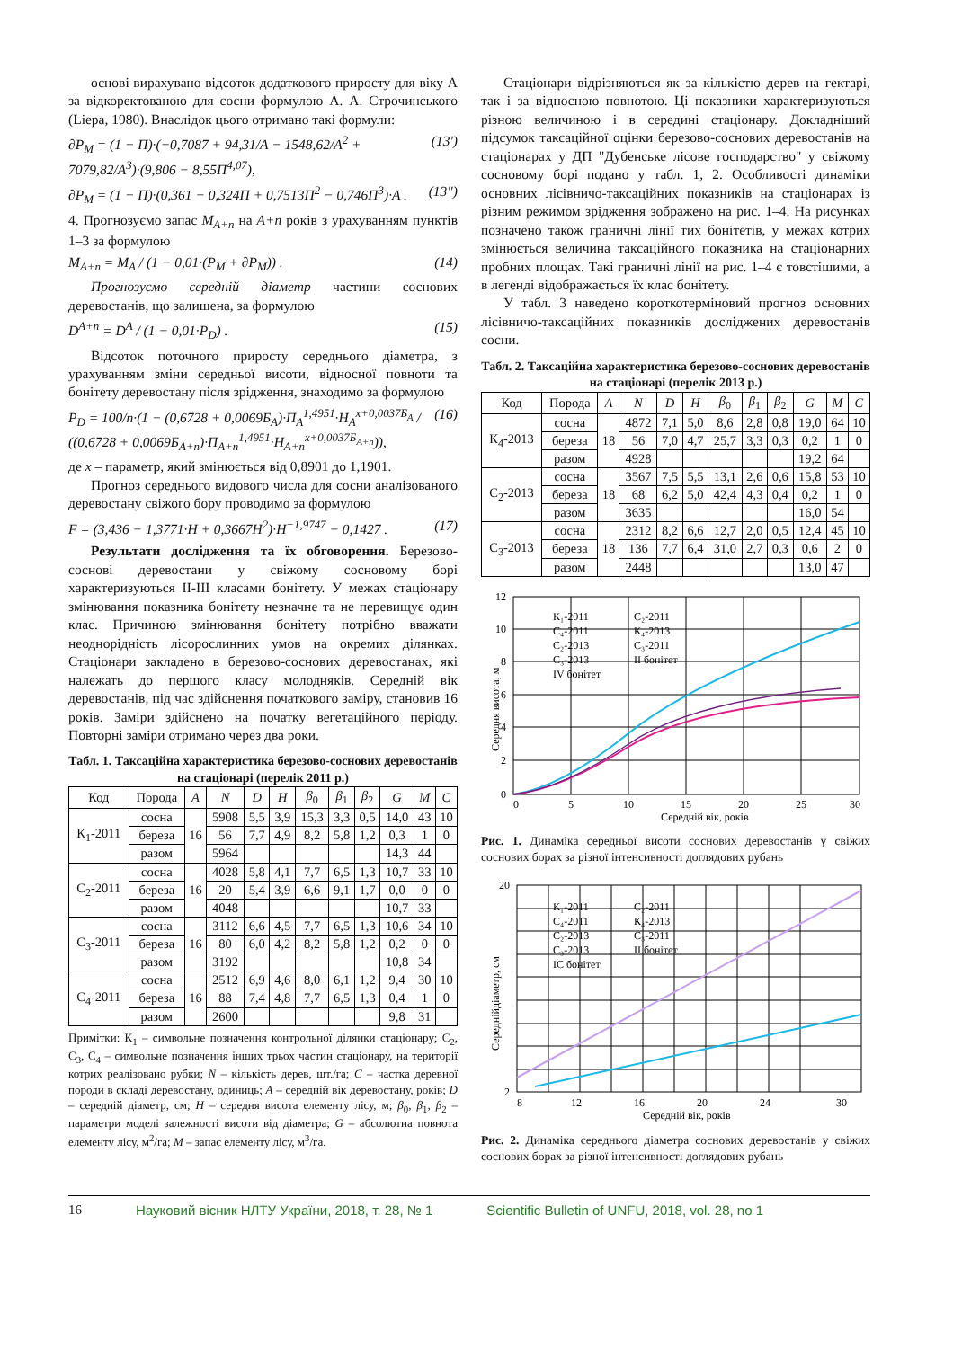основі вирахувано відсоток додаткового приросту для віку А за відкоректованою для сосни формулою А. А. Строчинського (Liepa, 1980). Внаслідок цього отримано такі формули:
∂P<sub>M</sub> = (1 − П)·(−0,7087 + 94,31/A − 1548,62/A<sup>2</sup> + 7079,82/A<sup>3</sup>)·(9,806 − 8,55П<sup>4,07</sup>), (13')
∂P<sub>M</sub> = (1 − П)·(0,361 − 0,324П + 0,7513П<sup>2</sup> − 0,746П<sup>3</sup>)·A . (13")
4. Прогнозуємо запас M<sub>A+n</sub> на A+n років з урахуванням пунктів 1–3 за формулою
M<sub>A+n</sub> = M<sub>A</sub> / (1 − 0,01·(P<sub>M</sub> + ∂P<sub>M</sub>)) . (14)
Прогнозуємо середній діаметр частини соснових деревостанів, що залишена, за формулою
D<sup>A+n</sup> = D<sup>A</sup> / (1 − 0,01·P<sub>D</sub>) . (15)
Відсоток поточного приросту середнього діаметра, з урахуванням зміни середньої висоти, відносної повноти та бонітету деревостану після зрідження, знаходимо за формулою
P<sub>D</sub> = 100/n·(1 − (0,6728 + 0,0069Б<sub>A</sub>)·П<sub>A</sub><sup>1,4951</sup>·H<sub>A</sub><sup>x+0,0037Б<sub>A</sub></sup> / ((0,6728 + 0,0069Б<sub>A+n</sub>)·П<sub>A+n</sub><sup>1,4951</sup>·H<sub>A+n</sub><sup>x+0,0037Б<sub>A+n</sub></sup>)), (16)
де x – параметр, який змінюється від 0,8901 до 1,1901.
Прогноз середнього видового числа для сосни аналізованого деревостану свіжого бору проводимо за формулою
F = (3,436 − 1,3771·H + 0,3667H<sup>2</sup>)·H<sup>−1,9747</sup> − 0,1427 . (17)
Результати дослідження та їх обговорення. Березово-соснові деревостани у свіжому сосновому борі характеризуються II-III класами бонітету. У межах стаціонару змінювання показника бонітету незначне та не перевищує один клас. Причиною змінювання бонітету потрібно вважати неоднорідність лісорослинних умов на окремих ділянках. Стаціонари закладено в березово-соснових деревостанах, які належать до першого класу молодняків. Середній вік деревостанів, під час здійснення початкового заміру, становив 16 років. Заміри здійснено на початку вегетаційного періоду. Повторні заміри отримано через два роки.
Табл. 1. Таксаційна характеристика березово-соснових деревостанів на стаціонарі (перелік 2011 р.)
| Код | Порода | A | N | D | H | β<sub>0</sub> | β<sub>1</sub> | β<sub>2</sub> | G | M | C |
| --- | --- | --- | --- | --- | --- | --- | --- | --- | --- | --- | --- |
| К<sub>1</sub>-2011 | сосна | 16 | 5908 | 5,5 | 3,9 | 15,3 | 3,3 | 0,5 | 14,0 | 43 | 10 |
| | береза | | 56 | 7,7 | 4,9 | 8,2 | 5,8 | 1,2 | 0,3 | 1 | 0 |
| | разом | | 5964 | | | | | | 14,3 | 44 | |
| С<sub>2</sub>-2011 | сосна | 16 | 4028 | 5,8 | 4,1 | 7,7 | 6,5 | 1,3 | 10,7 | 33 | 10 |
| | береза | | 20 | 5,4 | 3,9 | 6,6 | 9,1 | 1,7 | 0,0 | 0 | 0 |
| | разом | | 4048 | | | | | | 10,7 | 33 | |
| С<sub>3</sub>-2011 | сосна | 16 | 3112 | 6,6 | 4,5 | 7,7 | 6,5 | 1,3 | 10,6 | 34 | 10 |
| | береза | | 80 | 6,0 | 4,2 | 8,2 | 5,8 | 1,2 | 0,2 | 0 | 0 |
| | разом | | 3192 | | | | | | 10,8 | 34 | |
| С<sub>4</sub>-2011 | сосна | 16 | 2512 | 6,9 | 4,6 | 8,0 | 6,1 | 1,2 | 9,4 | 30 | 10 |
| | береза | | 88 | 7,4 | 4,8 | 7,7 | 6,5 | 1,3 | 0,4 | 1 | 0 |
| | разом | | 2600 | | | | | | 9,8 | 31 | |
Примітки: К<sub>1</sub> – символьне позначення контрольної ділянки стаціонару; С<sub>2</sub>, С<sub>3</sub>, С<sub>4</sub> – символьне позначення інших трьох частин стаціонару, на території котрих реалізовано рубки; N – кількість дерев, шт./га; C – частка деревної породи в складі деревостану, одиниць; A – середній вік деревостану, років; D – середній діаметр, см; H – середня висота елементу лісу, м; β<sub>0</sub>, β<sub>1</sub>, β<sub>2</sub> – параметри моделі залежності висоти від діаметра; G – абсолютна повнота елементу лісу, м<sup>2</sup>/га; M – запас елементу лісу, м<sup>3</sup>/га.
Стаціонари відрізняються як за кількістю дерев на гектарі, так і за відносною повнотою. Ці показники характеризуються різною величиною і в середині стаціонару. Докладніший підсумок таксаційної оцінки березово-соснових деревостанів на стаціонарах у ДП "Дубенське лісове господарство" у свіжому сосновому борі подано у табл. 1, 2. Особливості динаміки основних лісівничо-таксаційних показників на стаціонарах із різним режимом зрідження зображено на рис. 1–4. На рисунках позначено також граничні лінії тих бонітетів, у межах котрих змінюється величина таксаційного показника на стаціонарних пробних площах. Такі граничні лінії на рис. 1–4 є товстішими, а в легенді відображається їх клас бонітету.
У табл. 3 наведено короткотерміновий прогноз основних лісівничо-таксаційних показників досліджених деревостанів сосни.
Табл. 2. Таксаційна характеристика березово-соснових деревостанів на стаціонарі (перелік 2013 р.)
| Код | Порода | A | N | D | H | β<sub>0</sub> | β<sub>1</sub> | β<sub>2</sub> | G | M | C |
| --- | --- | --- | --- | --- | --- | --- | --- | --- | --- | --- | --- |
| К<sub>4</sub>-2013 | сосна | 18 | 4872 | 7,1 | 5,0 | 8,6 | 2,8 | 0,8 | 19,0 | 64 | 10 |
| | береза | | 56 | 7,0 | 4,7 | 25,7 | 3,3 | 0,3 | 0,2 | 1 | 0 |
| | разом | | 4928 | | | | | | 19,2 | 64 | |
| С<sub>2</sub>-2013 | сосна | 18 | 3567 | 7,5 | 5,5 | 13,1 | 2,6 | 0,6 | 15,8 | 53 | 10 |
| | береза | | 68 | 6,2 | 5,0 | 42,4 | 4,3 | 0,4 | 0,2 | 1 | 0 |
| | разом | | 3635 | | | | | | 16,0 | 54 | |
| С<sub>3</sub>-2013 | сосна | 18 | 2312 | 8,2 | 6,6 | 12,7 | 2,0 | 0,5 | 12,4 | 45 | 10 |
| | береза | | 136 | 7,7 | 6,4 | 31,0 | 2,7 | 0,3 | 0,6 | 2 | 0 |
| | разом | | 2448 | | | | | | 13,0 | 47 | |
12
10
8
6
4
2
0
0
5
10
15
20
25
30
Середній вік, років
Середня висота, м
К₁-2011
С₂-2011
С₄-2011
К₄-2013
С₂-2013
С₃-2011
С₃-2013
II бонітет
IV бонітет
Рис. 1. Динаміка середньої висоти соснових деревостанів у свіжих соснових борах за різної інтенсивності доглядових рубань
20
2
8
12
16
20
24
30
Середній вік, років
Середнійдіаметр, см
К₁-2011
С₂-2011
С₄-2011
К₄-2013
С₂-2013
С₃-2011
С₃-2013
II бонітет
IС бонітет
Рис. 2. Динаміка середнього діаметра соснових деревостанів у свіжих соснових борах за різної інтенсивності доглядових рубань
16 Науковий вісник НЛТУ України, 2018, т. 28, № 1 Scientific Bulletin of UNFU, 2018, vol. 28, no 1